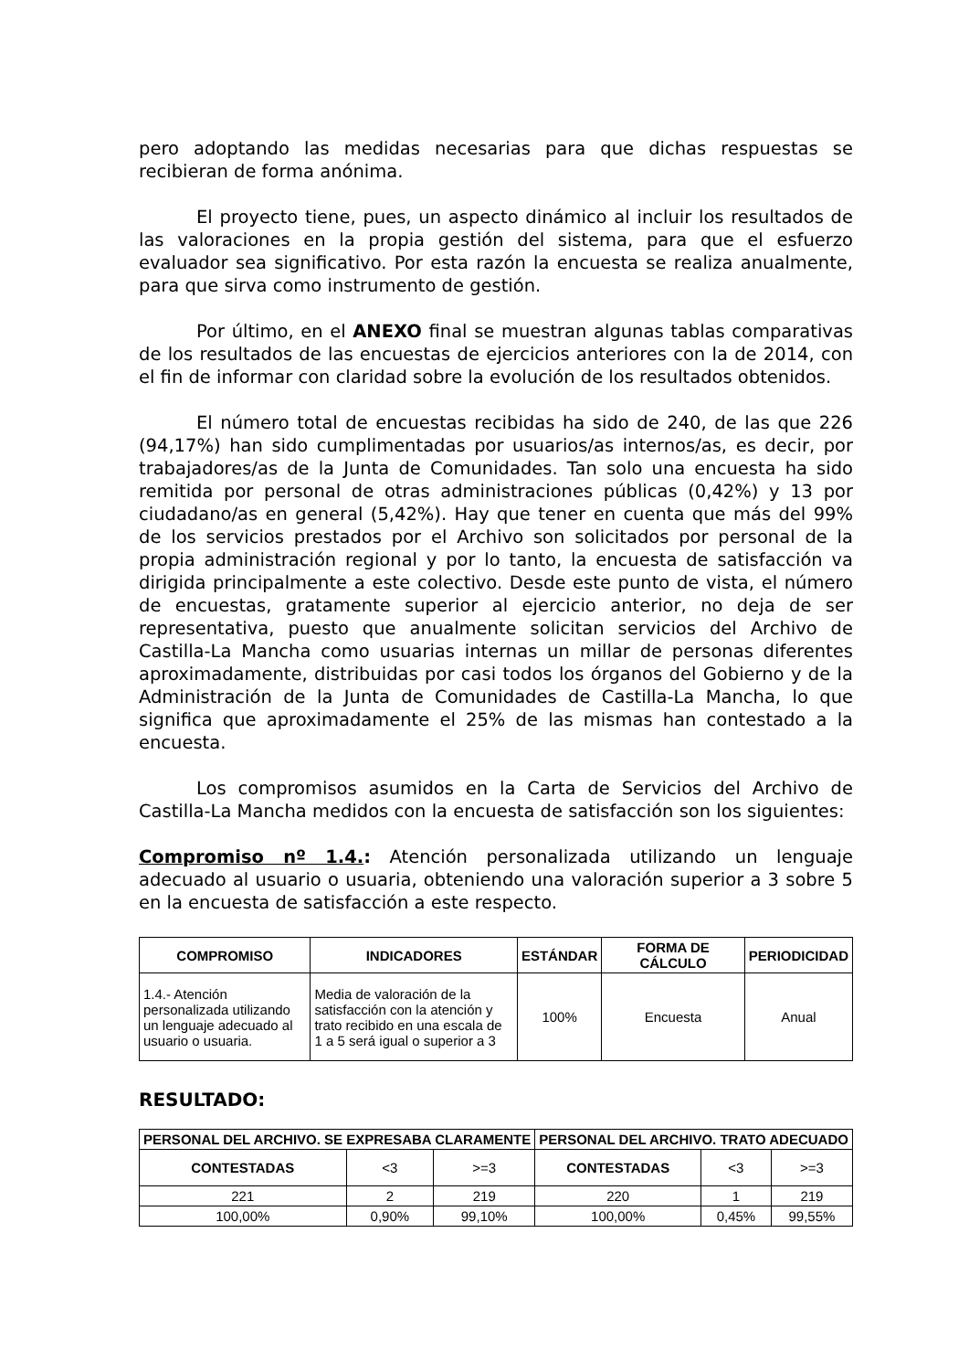pero adoptando las medidas necesarias para que dichas respuestas se recibieran de forma anónima.
El proyecto tiene, pues, un aspecto dinámico al incluir los resultados de las valoraciones en la propia gestión del sistema, para que el esfuerzo evaluador sea significativo. Por esta razón la encuesta se realiza anualmente, para que sirva como instrumento de gestión.
Por último, en el ANEXO final se muestran algunas tablas comparativas de los resultados de las encuestas de ejercicios anteriores con la de 2014, con el fin de informar con claridad sobre la evolución de los resultados obtenidos.
El número total de encuestas recibidas ha sido de 240, de las que 226 (94,17%) han sido cumplimentadas por usuarios/as internos/as, es decir, por trabajadores/as de la Junta de Comunidades. Tan solo una encuesta ha sido remitida por personal de otras administraciones públicas (0,42%) y 13 por ciudadano/as en general (5,42%). Hay que tener en cuenta que más del 99% de los servicios prestados por el Archivo son solicitados por personal de la propia administración regional y por lo tanto, la encuesta de satisfacción va dirigida principalmente a este colectivo. Desde este punto de vista, el número de encuestas, gratamente superior al ejercicio anterior, no deja de ser representativa, puesto que anualmente solicitan servicios del Archivo de Castilla-La Mancha como usuarias internas un millar de personas diferentes aproximadamente, distribuidas por casi todos los órganos del Gobierno y de la Administración de la Junta de Comunidades de Castilla-La Mancha, lo que significa que aproximadamente el 25% de las mismas han contestado a la encuesta.
Los compromisos asumidos en la Carta de Servicios del Archivo de Castilla-La Mancha medidos con la encuesta de satisfacción son los siguientes:
Compromiso nº 1.4.: Atención personalizada utilizando un lenguaje adecuado al usuario o usuaria, obteniendo una valoración superior a 3 sobre 5 en la encuesta de satisfacción a este respecto.
| COMPROMISO | INDICADORES | ESTÁNDAR | FORMA DE CÁLCULO | PERIODICIDAD |
| --- | --- | --- | --- | --- |
| 1.4.- Atención personalizada utilizando un lenguaje adecuado al usuario o usuaria. | Media de valoración de la satisfacción con la atención y trato recibido en una escala de 1 a 5 será igual o superior a 3 | 100% | Encuesta | Anual |
RESULTADO:
| PERSONAL DEL ARCHIVO. SE EXPRESABA CLARAMENTE | | | PERSONAL DEL ARCHIVO. TRATO ADECUADO | | |
| --- | --- | --- | --- | --- | --- |
| CONTESTADAS | <3 | >=3 | CONTESTADAS | <3 | >=3 |
| 221 | 2 | 219 | 220 | 1 | 219 |
| 100,00% | 0,90% | 99,10% | 100,00% | 0,45% | 99,55% |